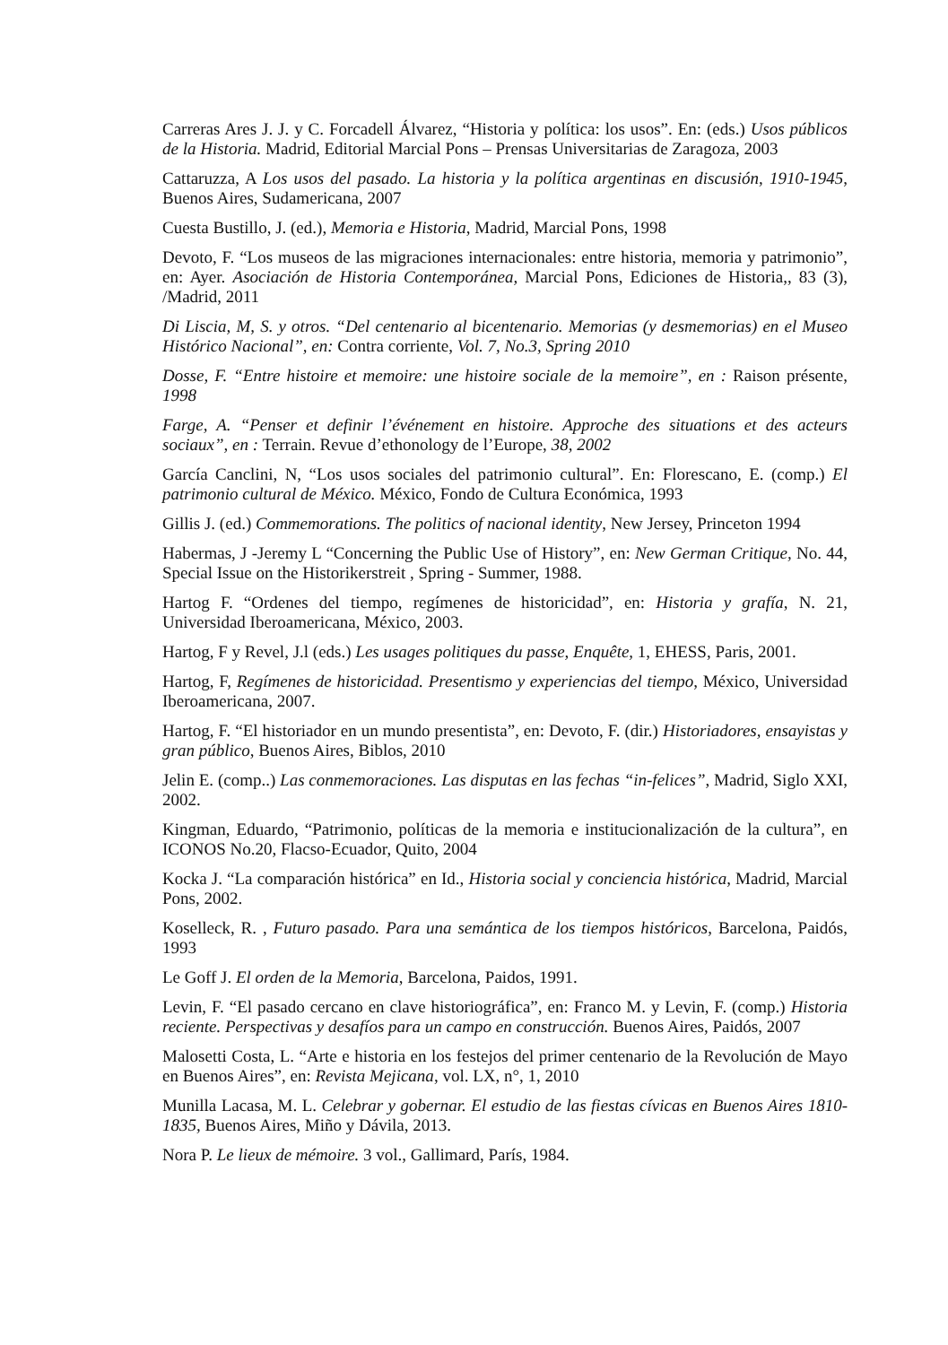Carreras Ares J. J. y C. Forcadell Álvarez, “Historia y política: los usos”. En: (eds.) Usos públicos de la Historia. Madrid, Editorial Marcial Pons – Prensas Universitarias de Zaragoza, 2003
Cattaruzza, A Los usos del pasado. La historia y la política argentinas en discusión, 1910-1945, Buenos Aires, Sudamericana, 2007
Cuesta Bustillo, J. (ed.), Memoria e Historia, Madrid, Marcial Pons, 1998
Devoto, F. “Los museos de las migraciones internacionales: entre historia, memoria y patrimonio”, en: Ayer. Asociación de Historia Contemporánea, Marcial Pons, Ediciones de Historia,, 83 (3), /Madrid, 2011
Di Liscia, M, S. y otros. “Del centenario al bicentenario. Memorias (y desmemorias) en el Museo Histórico Nacional”, en: Contra corriente, Vol. 7, No.3, Spring 2010
Dosse, F. “Entre histoire et memoire: une histoire sociale de la memoire”, en : Raison présente, 1998
Farge, A. “Penser et definir l’événement en histoire. Approche des situations et des acteurs sociaux”, en : Terrain. Revue d’ethonology de l’Europe, 38, 2002
García Canclini, N, “Los usos sociales del patrimonio cultural”. En: Florescano, E. (comp.) El patrimonio cultural de México. México, Fondo de Cultura Económica, 1993
Gillis J. (ed.) Commemorations. The politics of nacional identity, New Jersey, Princeton 1994
Habermas, J -Jeremy L “Concerning the Public Use of History”, en: New German Critique, No. 44, Special Issue on the Historikerstreit , Spring - Summer, 1988.
Hartog F. “Ordenes del tiempo, regímenes de historicidad”, en: Historia y grafía, N. 21, Universidad Iberoamericana, México, 2003.
Hartog, F y Revel, J.l (eds.) Les usages politiques du passe, Enquête, 1, EHESS, Paris, 2001.
Hartog, F, Regímenes de historicidad. Presentismo y experiencias del tiempo, México, Universidad Iberoamericana, 2007.
Hartog, F. “El historiador en un mundo presentista”, en: Devoto, F. (dir.) Historiadores, ensayistas y gran público, Buenos Aires, Biblos, 2010
Jelin E. (comp..) Las conmemoraciones. Las disputas en las fechas “in-felices”, Madrid, Siglo XXI, 2002.
Kingman, Eduardo, “Patrimonio, políticas de la memoria e institucionalización de la cultura”, en ICONOS No.20, Flacso-Ecuador, Quito, 2004
Kocka J. “La comparación histórica” en Id., Historia social y conciencia histórica, Madrid, Marcial Pons, 2002.
Koselleck, R. , Futuro pasado. Para una semántica de los tiempos históricos, Barcelona, Paidós, 1993
Le Goff J. El orden de la Memoria, Barcelona, Paidos, 1991.
Levin, F. “El pasado cercano en clave historiográfica”, en: Franco M. y Levin, F. (comp.) Historia reciente. Perspectivas y desafíos para un campo en construcción. Buenos Aires, Paidós, 2007
Malosetti Costa, L. “Arte e historia en los festejos del primer centenario de la Revolución de Mayo en Buenos Aires”, en: Revista Mejicana, vol. LX, n°, 1, 2010
Munilla Lacasa, M. L. Celebrar y gobernar. El estudio de las fiestas cívicas en Buenos Aires 1810-1835, Buenos Aires, Miño y Dávila, 2013.
Nora P. Le lieux de mémoire. 3 vol., Gallimard, París, 1984.